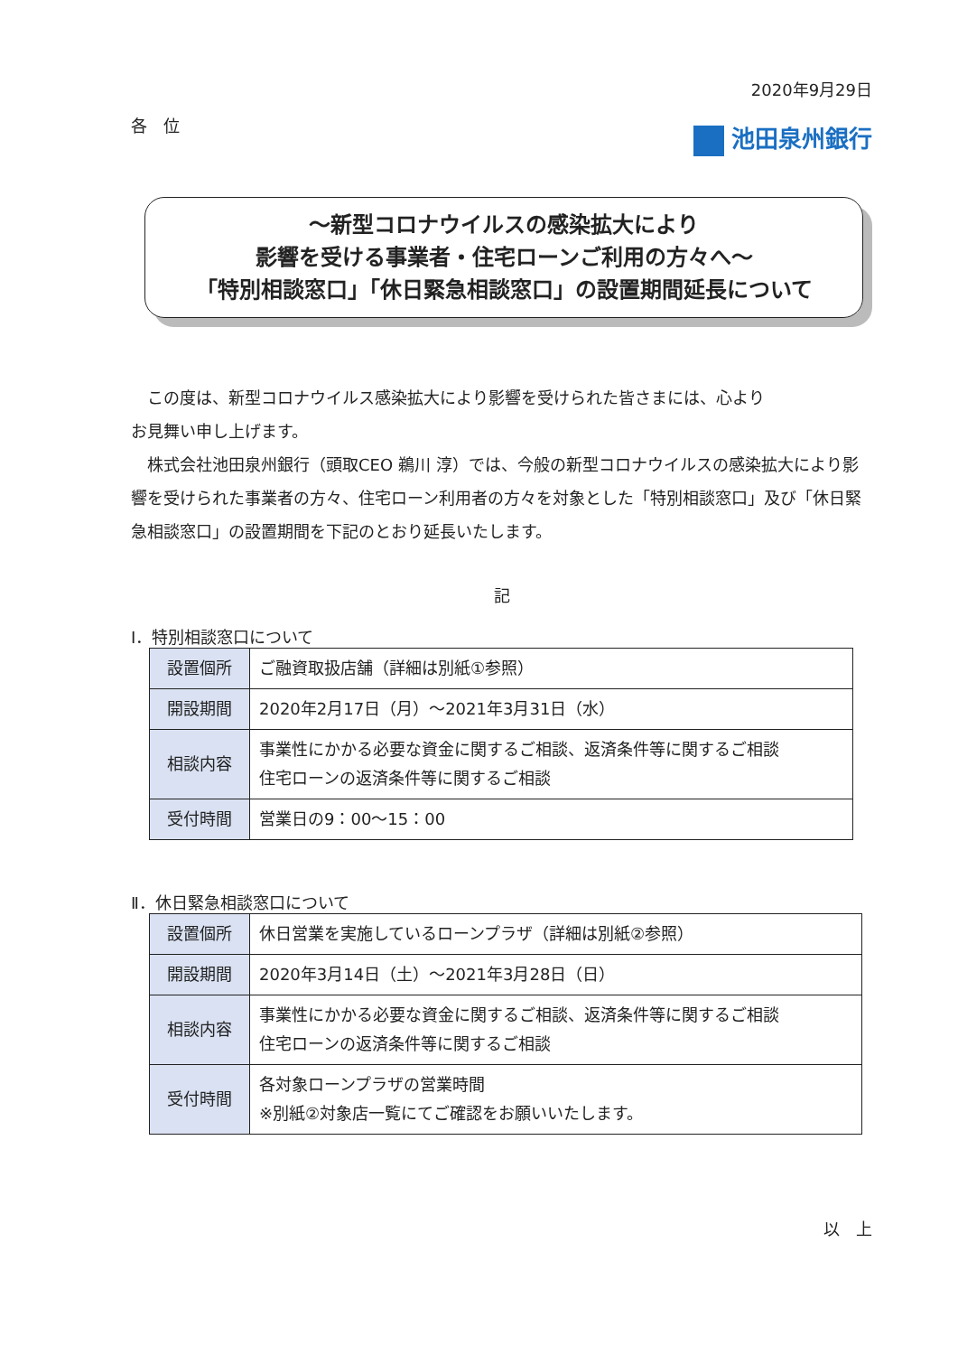2020年9月29日
各　位
池田泉州銀行
～新型コロナウイルスの感染拡大により
影響を受ける事業者・住宅ローンご利用の方々へ～
「特別相談窓口」「休日緊急相談窓口」の設置期間延長について
この度は、新型コロナウイルス感染拡大により影響を受けられた皆さまには、心より
お見舞い申し上げます。
株式会社池田泉州銀行（頭取CEO 鵜川 淳）では、今般の新型コロナウイルスの感染拡大により影響を受けられた事業者の方々、住宅ローン利用者の方々を対象とした「特別相談窓口」及び「休日緊急相談窓口」の設置期間を下記のとおり延長いたします。
記
Ⅰ．特別相談窓口について
| 設置個所 | ご融資取扱店舗（詳細は別紙①参照） |
| 開設期間 | 2020年2月17日（月）～2021年3月31日（水） |
| 相談内容 | 事業性にかかる必要な資金に関するご相談、返済条件等に関するご相談 住宅ローンの返済条件等に関するご相談 |
| 受付時間 | 営業日の9：00～15：00 |
Ⅱ．休日緊急相談窓口について
| 設置個所 | 休日営業を実施しているローンプラザ（詳細は別紙②参照） |
| 開設期間 | 2020年3月14日（土）～2021年3月28日（日） |
| 相談内容 | 事業性にかかる必要な資金に関するご相談、返済条件等に関するご相談 住宅ローンの返済条件等に関するご相談 |
| 受付時間 | 各対象ローンプラザの営業時間 ※別紙②対象店一覧にてご確認をお願いいたします。 |
以　上